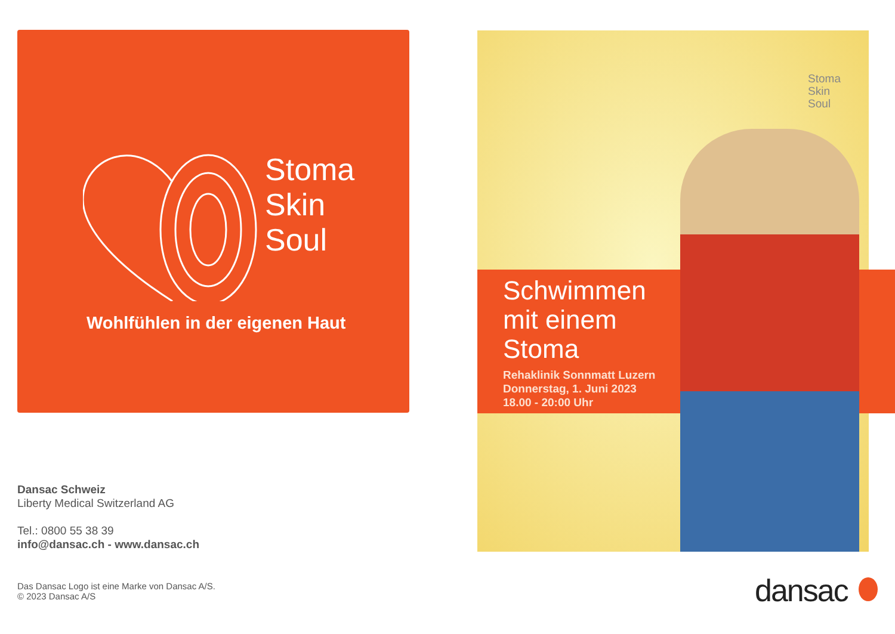Stoma
Skin
Soul
Wohlfühlen in der eigenen Haut
Dansac Schweiz
Liberty Medical Switzerland AG
Tel.: 0800 55 38 39
info@dansac.ch - www.dansac.ch
Das Dansac Logo ist eine Marke von Dansac A/S.
© 2023 Dansac A/S
Stoma
Skin
Soul
Schwimmen
mit einem
Stoma
Rehaklinik Sonnmatt Luzern
Donnerstag, 1. Juni 2023
18.00 - 20:00 Uhr
dansac